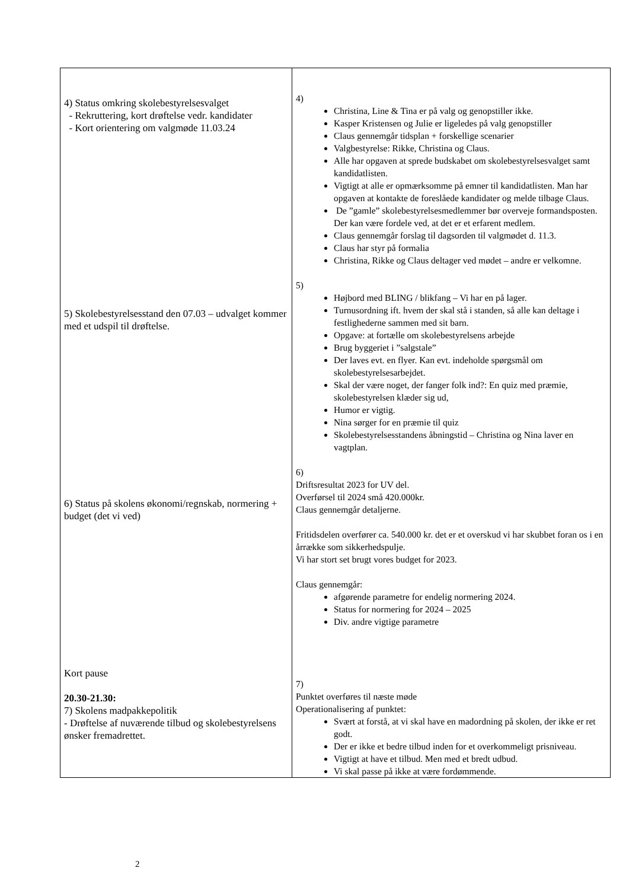| 4) Status omkring skolebestyrelsesvalget - Rekruttering, kort drøftelse vedr. kandidater - Kort orientering om valgmøde 11.03.24 5) Skolebestyrelsesstand den 07.03 – udvalget kommer med et udspil til drøftelse. 6) Status på skolens økonomi/regnskab, normering + budget (det vi ved) Kort pause 20.30-21.30: 7) Skolens madpakkepolitik - Drøftelse af nuværende tilbud og skolebestyrelsens ønsker fremadrettet. | 4) Christina, Line & Tina er på valg og genopstiller ikke. Kasper Kristensen og Julie er ligeledes på valg genopstiller Claus gennemgår tidsplan + forskellige scenarier Valgbestyrelse: Rikke, Christina og Claus. Alle har opgaven at sprede budskabet om skolebestyrelsesvalget samt kandidatlisten. Vigtigt at alle er opmærksomme på emner til kandidatlisten. Man har opgaven at kontakte de foreslåede kandidater og melde tilbage Claus. De ”gamle” skolebestyrelsesmedlemmer bør overveje formandsposten. Der kan være fordele ved, at det er et erfarent medlem. Claus gennemgår forslag til dagsorden til valgmødet d. 11.3. Claus har styr på formalia Christina, Rikke og Claus deltager ved mødet – andre er velkomne. 5) Højbord med BLING / blikfang – Vi har en på lager. Turnusordning ift. hvem der skal stå i standen, så alle kan deltage i festlighederne sammen med sit barn. Opgave: at fortælle om skolebestyrelsens arbejde Brug byggeriet i ”salgstale” Der laves evt. en flyer. Kan evt. indeholde spørgsmål om skolebestyrelsesarbejdet. Skal der være noget, der fanger folk ind?: En quiz med præmie, skolebestyrelsen klæder sig ud, Humor er vigtig. Nina sørger for en præmie til quiz Skolebestyrelsesstandens åbningstid – Christina og Nina laver en vagtplan. 6) Driftsresultat 2023 for UV del. Overførsel til 2024 små 420.000kr. Claus gennemgår detaljerne. Fritidsdelen overfører ca. 540.000 kr. det er et overskud vi har skubbet foran os i en årrække som sikkerhedspulje. Vi har stort set brugt vores budget for 2023. Claus gennemgår: afgørende parametre for endelig normering 2024. Status for normering for 2024 – 2025 Div. andre vigtige parametre 7) Punktet overføres til næste møde Operationalisering af punktet: Svært at forstå, at vi skal have en madordning på skolen, der ikke er ret godt. Der er ikke et bedre tilbud inden for et overkommeligt prisniveau. Vigtigt at have et tilbud. Men med et bredt udbud. Vi skal passe på ikke at være fordømmende. |
2